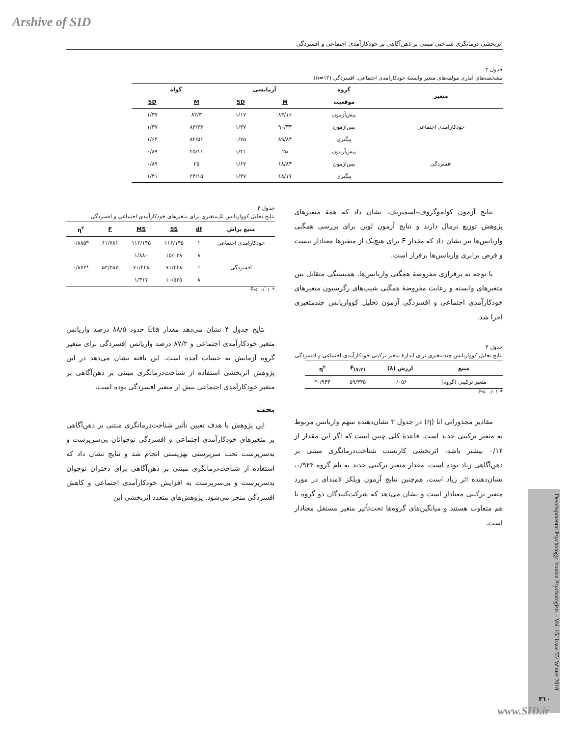Arshive of SID
اثربخشی درمانگری شناختی مبتنی بر ذهن‌آگاهی بر خودکارآمدی اجتماعی و افسردگی
جدول ۲
مشخصه‌های آماری مولفه‌های متغیر وابستهٔ خودکارآمدی اجتماعی، افسردگی (n=۱۲)
| متغیر | گروه | آزمایشی | | گواه | |
| --- | --- | --- | --- | --- | --- |
| | موقعیت | M | SD | M | SD |
| خودکارآمدی اجتماعی | پیش‌آزمون | ۸۳/۱۶ | ۱/۱۷ | ۸۲/۳ | ۱/۳۷ |
| | پس‌آزمون | ۹۰/۳۳ | ۱/۳۷ | ۸۳/۳۳ | ۱/۳۷ |
| | پیگیری | ۸۹/۸۳ | ۰/۷۵ | ۸۲/۵۱ | ۱/۶۴ |
| افسردگی | پیش‌آزمون | ۲۵ | ۱/۴۱ | ۲۵/۱۱ | ۰/۸۹ |
| | پس‌آزمون | ۱۸/۸۳ | ۱/۶۷ | ۲۵ | ۰/۸۹ |
| | پیگیری | ۱۸/۱۷ | ۱/۴۷ | ۲۴/۱۵ | ۱/۴۱ |
نتایج آزمون کولموگروف–اسمیرنف، نشان داد که همهٔ متغیرهای پژوهش توزیع نرمال دارند و نتایج آزمون لوین برای بررسی همگنی واریانس‌ها نیز نشان داد که مقدار F برای هیچ‌یک از متغیرها معنادار نیست و فرض برابری واریانس‌ها برقرار است.
با توجه به برقراری مفروضهٔ همگنی واریانس‌ها، همبستگی متقابل بین متغیرهای وابسته و رعایت مفروضهٔ همگنی شیب‌های رگرسیون متغیرهای خودکارآمدی اجتماعی و افسردگی آزمون تحلیل کوواریانس چندمتغیری اجرا شد.
جدول ۳
نتایج تحلیل کوواریانس چندمتغیری برای اندازهٔ متغیر ترکیبی خودکارآمدی اجتماعی و افسردگی
| منبع | ارزش (λ) | F<sub>(۷،۲)</sub> | η<sup>۲</sup> |
| --- | --- | --- | --- |
| متغیر ترکیبی (گروه) | ۰/۰۵۶ | ۵۹/۴۴۵ | ۰/۹۴۴* |
* P< ۰/۰۱
مقادیر مجذوراتی اتا (η) در جدول ۳ نشان‌دهنده سهم واریانس مربوط به متغیر ترکیبی جدید است. قاعدهٔ کلی چنین است که اگر این مقدار از ۰/۱۴ بیشتر باشد، اثربخشی کاربست شناخت‌درمانگری مبتنی بر ذهن‌آگاهی زیاد بوده است. مقدار متغیر ترکیبی جدید به نام گروه ۰/۹۴۴، نشان‌دهنده اثر زیاد است. هم‌چنین نتایج آزمون ویلکز لامبدای در مورد متغیر ترکیبی معنادار است و نشان می‌دهد که شرکت‌کنندگان دو گروه با هم متفاوت هستند و میانگین‌های گروه‌ها تحت‌تأثیر متغیر مستقل معنادار است.
جدول ۴
نتایج تحلیل کوواریانس تک‌متغیری برای متغیرهای خودکارآمدی اجتماعی و افسردگی
| منبع پراش | df | SS | MS | F | η<sup>۲</sup> |
| --- | --- | --- | --- | --- | --- |
| خودکارآمدی اجتماعی | ۱ | ۱۱۶/۱۴۵ | ۱۱۶/۱۴۵ | ۶۱/۷۸۱ | *۰/۸۸۵ |
| | ۸ | ۱۵/۰۳۸ | ۱/۸۸۰ | | |
| افسردگی | ۱ | ۷۱/۴۴۸ | ۷۱/۴۴۸ | ۵۴/۲۵۷ | *۰/۸۷۲ |
| | ۸ | ۱۰/۵۳۵ | ۱/۳۱۷ | | |
* P< ۰/۰۱
نتایج جدول ۴ نشان می‌دهد مقدار Eta حدود ۸۸/۵ درصد واریانس متغیر خودکارآمدی اجتماعی و ۸۷/۲ درصد واریانس افسردگی برای متغیر گروه آزمایش به حساب آمده است. این یافته نشان می‌دهد در این پژوهش اثربخشی استفاده از شناخت‌درمانگری مبتنی بر ذهن‌آگاهی بر متغیر خودکارآمدی اجتماعی بیش از متغیر افسردگی بوده است.
بحث
این پژوهش با هدف تعیین تأثیر شناخت‌درمانگری مبتنی بر ذهن‌آگاهی بر متغیرهای خودکارآمدی اجتماعی و افسردگی نوجوانان بی‌سرپرست و بدسرپرست تحت سرپرستی بهزیستی انجام شد و نتایج نشان داد که استفاده از شناخت‌درمانگری مبتنی بر ذهن‌آگاهی برای دختران نوجوان بدسرپرست و بی‌سرپرست به افزایش خودکارآمدی اجتماعی و کاهش افسردگی منجر می‌شود. پژوهش‌های متعدد اثربخشی این
Developmental Psychology: Iranian Psychologists – Vol. 15/ Issue 55/ Winter 2018
۳۱۰
www.SID.ir